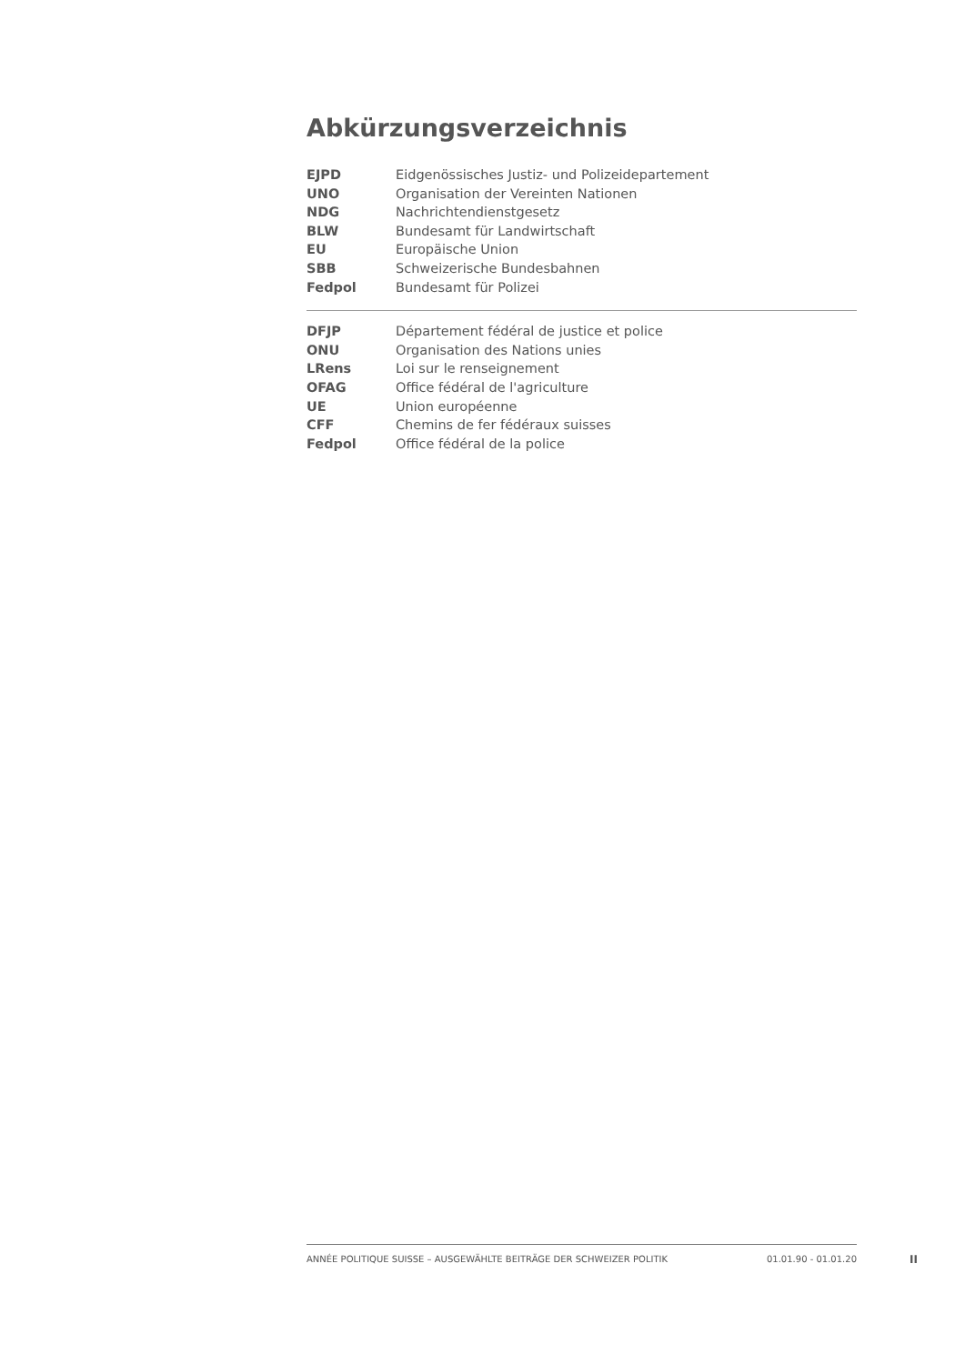Abkürzungsverzeichnis
| EJPD | Eidgenössisches Justiz- und Polizeidepartement |
| UNO | Organisation der Vereinten Nationen |
| NDG | Nachrichtendienstgesetz |
| BLW | Bundesamt für Landwirtschaft |
| EU | Europäische Union |
| SBB | Schweizerische Bundesbahnen |
| Fedpol | Bundesamt für Polizei |
| DFJP | Département fédéral de justice et police |
| ONU | Organisation des Nations unies |
| LRens | Loi sur le renseignement |
| OFAG | Office fédéral de l'agriculture |
| UE | Union européenne |
| CFF | Chemins de fer fédéraux suisses |
| Fedpol | Office fédéral de la police |
ANNÉE POLITIQUE SUISSE – AUSGEWÄHLTE BEITRÄGE DER SCHWEIZER POLITIK 01.01.90 - 01.01.20
II